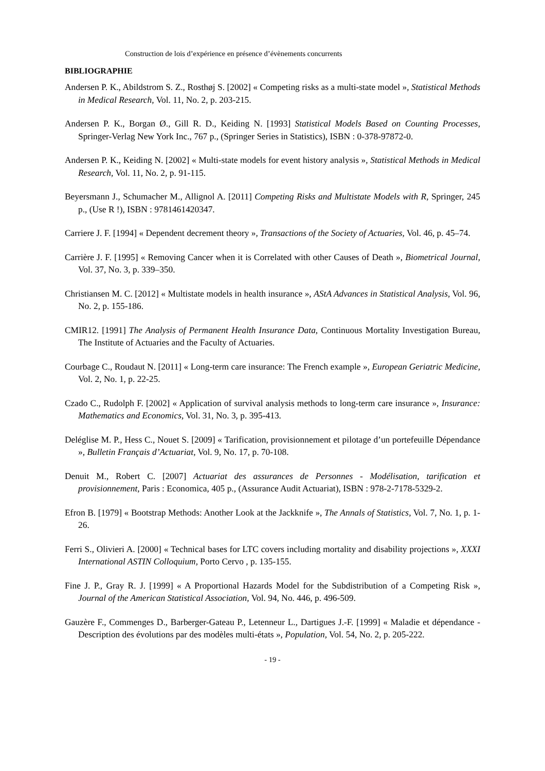Construction de lois d’expérience en présence d’évènements concurrents
BIBLIOGRAPHIE
Andersen P. K., Abildstrom S. Z., Rosthøj S. [2002] « Competing risks as a multi-state model », Statistical Methods in Medical Research, Vol. 11, No. 2, p. 203-215.
Andersen P. K., Borgan Ø., Gill R. D., Keiding N. [1993] Statistical Models Based on Counting Processes, Springer-Verlag New York Inc., 767 p., (Springer Series in Statistics), ISBN : 0-378-97872-0.
Andersen P. K., Keiding N. [2002] « Multi-state models for event history analysis », Statistical Methods in Medical Research, Vol. 11, No. 2, p. 91-115.
Beyersmann J., Schumacher M., Allignol A. [2011] Competing Risks and Multistate Models with R, Springer, 245 p., (Use R !), ISBN : 9781461420347.
Carriere J. F. [1994] « Dependent decrement theory », Transactions of the Society of Actuaries, Vol. 46, p. 45–74.
Carrière J. F. [1995] « Removing Cancer when it is Correlated with other Causes of Death », Biometrical Journal, Vol. 37, No. 3, p. 339–350.
Christiansen M. C. [2012] « Multistate models in health insurance », AStA Advances in Statistical Analysis, Vol. 96, No. 2, p. 155-186.
CMIR12. [1991] The Analysis of Permanent Health Insurance Data, Continuous Mortality Investigation Bureau, The Institute of Actuaries and the Faculty of Actuaries.
Courbage C., Roudaut N. [2011] « Long-term care insurance: The French example », European Geriatric Medicine, Vol. 2, No. 1, p. 22-25.
Czado C., Rudolph F. [2002] « Application of survival analysis methods to long-term care insurance », Insurance: Mathematics and Economics, Vol. 31, No. 3, p. 395-413.
Deléglise M. P., Hess C., Nouet S. [2009] « Tarification, provisionnement et pilotage d’un portefeuille Dépendance », Bulletin Français d’Actuariat, Vol. 9, No. 17, p. 70-108.
Denuit M., Robert C. [2007] Actuariat des assurances de Personnes - Modélisation, tarification et provisionnement, Paris : Economica, 405 p., (Assurance Audit Actuariat), ISBN : 978-2-7178-5329-2.
Efron B. [1979] « Bootstrap Methods: Another Look at the Jackknife », The Annals of Statistics, Vol. 7, No. 1, p. 1-26.
Ferri S., Olivieri A. [2000] « Technical bases for LTC covers including mortality and disability projections », XXXI International ASTIN Colloquium, Porto Cervo , p. 135-155.
Fine J. P., Gray R. J. [1999] « A Proportional Hazards Model for the Subdistribution of a Competing Risk », Journal of the American Statistical Association, Vol. 94, No. 446, p. 496-509.
Gauzère F., Commenges D., Barberger-Gateau P., Letenneur L., Dartigues J.-F. [1999] « Maladie et dépendance - Description des évolutions par des modèles multi-états », Population, Vol. 54, No. 2, p. 205-222.
- 19 -